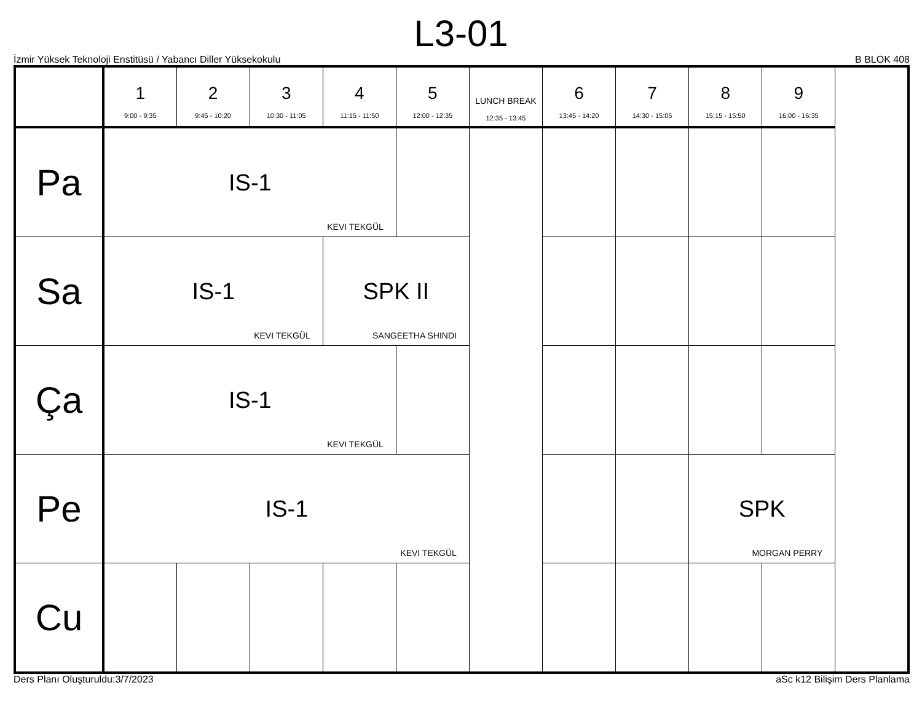L3-01
İzmir Yüksek Teknoloji Enstitüsü / Yabancı Diller Yüksekokulu B BLOK 408
| | 1 9:00 - 9:35 | 2 9:45 - 10:20 | 3 10:30 - 11:05 | 4 11:15 - 11:50 | 5 12:00 - 12:35 | LUNCH BREAK 12:35 - 13:45 | 6 13:45 - 14:20 | 7 14:30 - 15:05 | 8 15:15 - 15:50 | 9 16:00 - 16:35 |
| --- | --- | --- | --- | --- | --- | --- | --- | --- | --- | --- |
| Pa | IS-1 KEVI TEKGÜL | | | | | | | | | |
| Sa | IS-1 KEVI TEKGÜL | | | SPK II SANGEETHA SHINDI | | | | | | |
| Ça | IS-1 KEVI TEKGÜL | | | | | | | | | |
| Pe | IS-1 KEVI TEKGÜL | | | | | | | | SPK MORGAN PERRY | |
| Cu | | | | | | | | | | |
Ders Planı Oluşturuldu:3/7/2023 aSc k12 Bilişim Ders Planlama